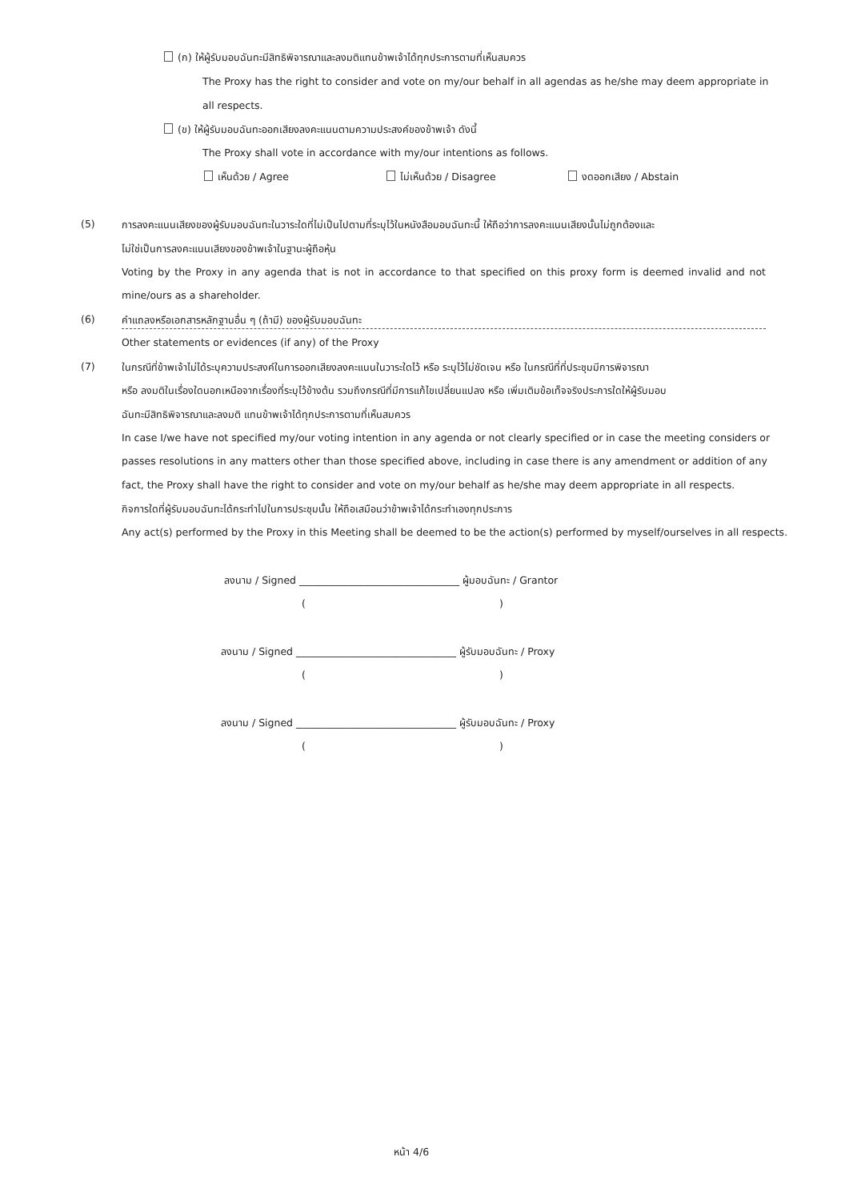(ก) ให้ผู้รับมอบฉันทะมีสิทธิพิจารณาและลงมติแทนข้าพเจ้าได้ทุกประการตามที่เห็นสมควร
The Proxy has the right to consider and vote on my/our behalf in all agendas as he/she may deem appropriate in
all respects.
(ข) ให้ผู้รับมอบฉันทะออกเสียงลงคะแนนตามความประสงค์ของข้าพเจ้า ดังนี้
The Proxy shall vote in accordance with my/our intentions as follows.
เห็นด้วย / Agree ไม่เห็นด้วย / Disagree งดออกเสียง / Abstain
(5) การลงคะแนนเสียงของผู้รับมอบฉันทะในวาระใดที่ไม่เป็นไปตามที่ระบุไว้ในหนังสือมอบฉันทะนี้ ให้ถือว่าการลงคะแนนเสียงนั้นไม่ถูกต้องและ
ไม่ใช่เป็นการลงคะแนนเสียงของข้าพเจ้าในฐานะผู้ถือหุ้น
Voting by the Proxy in any agenda that is not in accordance to that specified on this proxy form is deemed invalid and not
mine/ours as a shareholder.
(6) คำแถลงหรือเอกสารหลักฐานอื่น ๆ (ถ้ามี) ของผู้รับมอบฉันทะ
Other statements or evidences (if any) of the Proxy
(7) ในกรณีที่ข้าพเจ้าไม่ได้ระบุความประสงค์ในการออกเสียงลงคะแนนในวาระใดไว้ หรือ ระบุไว้ไม่ชัดเจน หรือ ในกรณีที่ที่ประชุมมีการพิจารณา
หรือ ลงมติในเรื่องใดนอกเหนือจากเรื่องที่ระบุไว้ข้างต้น รวมถึงกรณีที่มีการแก้ไขเปลี่ยนแปลง หรือ เพิ่มเติมข้อเท็จจริงประการใดให้ผู้รับมอบ
ฉันทะมีสิทธิพิจารณาและลงมติ แทนข้าพเจ้าได้ทุกประการตามที่เห็นสมควร
In case I/we have not specified my/our voting intention in any agenda or not clearly specified or in case the meeting considers or
passes resolutions in any matters other than those specified above, including in case there is any amendment or addition of any
fact, the Proxy shall have the right to consider and vote on my/our behalf as he/she may deem appropriate in all respects.
กิจการใดที่ผู้รับมอบฉันทะได้กระทำไปในการประชุมนั้น ให้ถือเสมือนว่าข้าพเจ้าได้กระทำเองทุกประการ
Any act(s) performed by the Proxy in this Meeting shall be deemed to be the action(s) performed by myself/ourselves in all respects.
ลงนาม / Signed ________________________________ ผู้มอบฉันทะ / Grantor
( )
ลงนาม / Signed ________________________________ ผู้รับมอบฉันทะ / Proxy
( )
ลงนาม / Signed ________________________________ ผู้รับมอบฉันทะ / Proxy
( )
หน้า 4/6